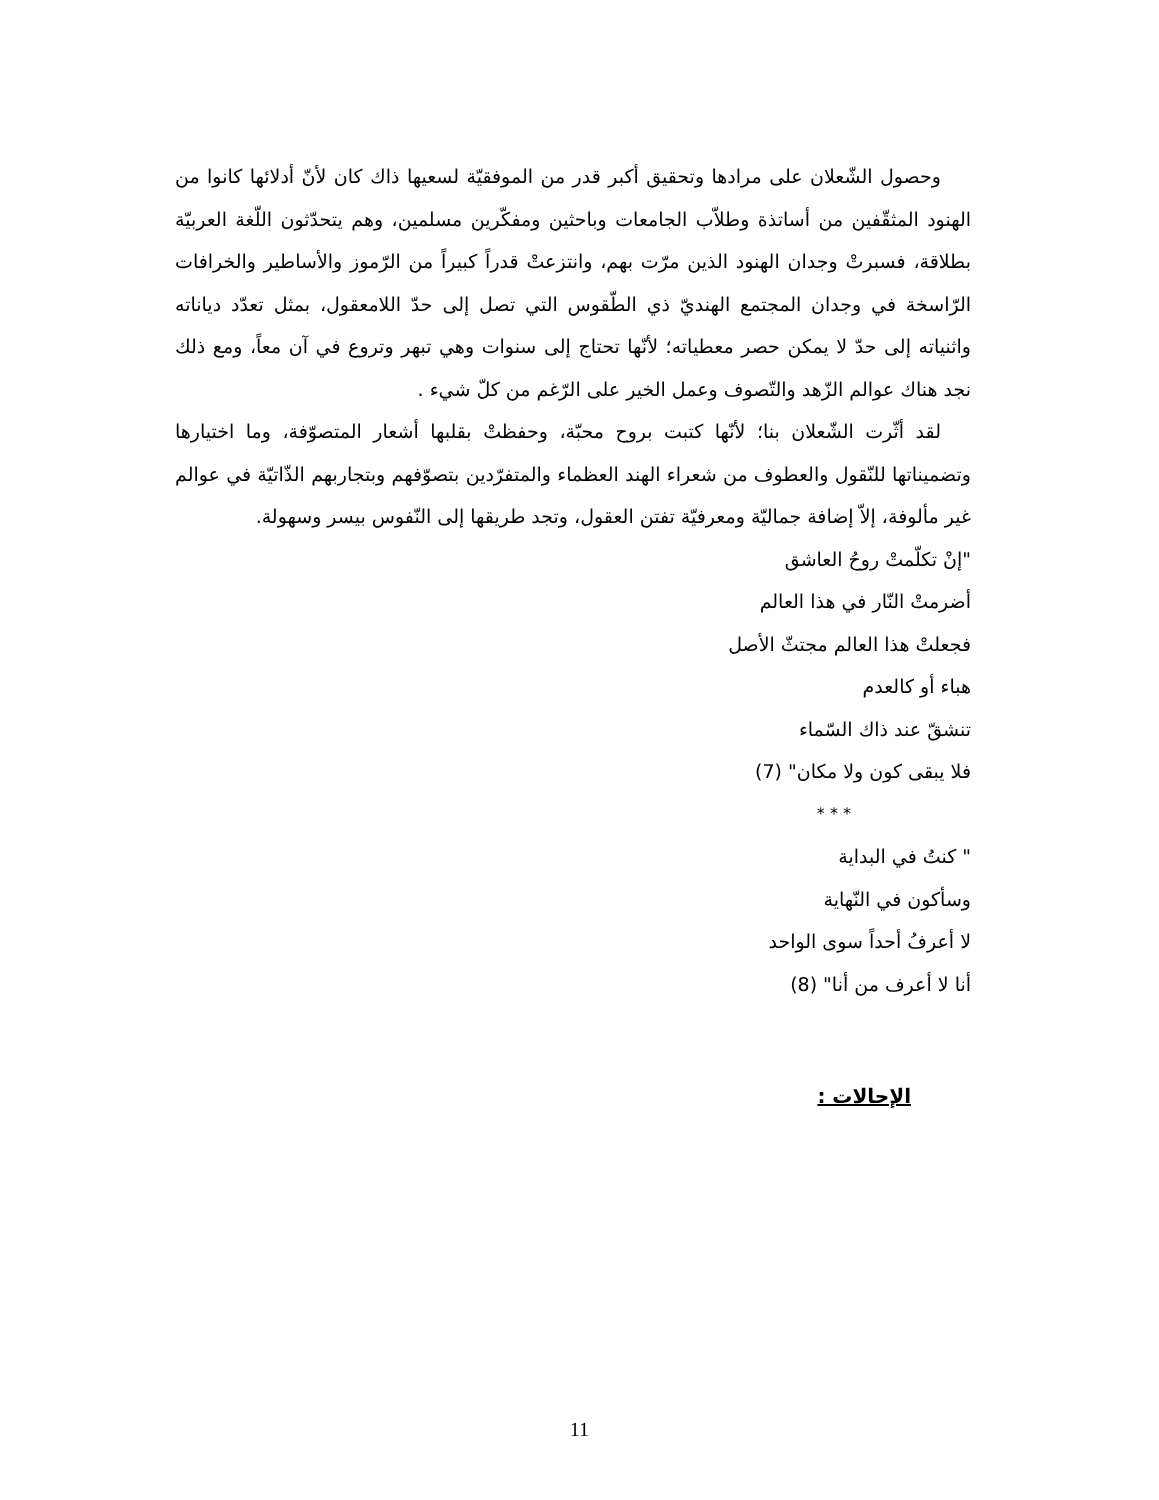وحصول الشّعلان على مرادها وتحقيق أكبر قدر من الموفقيّة لسعيها ذاك كان لأنّ أدلائها كانوا من الهنود المثقّفين من أساتذة وطلاّب الجامعات وباحثين ومفكّرين مسلمين، وهم يتحدّثون اللّغة العربيّة بطلاقة، فسبرتْ وجدان الهنود الذين مرّت بهم، وانتزعتْ قدراً كبيراً من الرّموز والأساطير والخرافات الرّاسخة في وجدان المجتمع الهنديّ ذي الطّقوس التي تصل إلى حدّ اللامعقول، بمثل تعدّد دياناته واثنياته إلى حدّ لا يمكن حصر معطياته؛ لأنّها تحتاج إلى سنوات وهي تبهر وتروع في آن معاً، ومع ذلك نجد هناك عوالم الزّهد والتّصوف وعمل الخير على الرّغم من كلّ شيء .
لقد أثّرت الشّعلان بنا؛ لأنّها كتبت بروح محبّة، وحفظتْ بقلبها أشعار المتصوّفة، وما اختيارها وتضميناتها للنّقول والعطوف من شعراء الهند العظماء والمتفرّدين بتصوّفهم وبتجاربهم الذّاتيّة في عوالم غير مألوفة، إلاّ إضافة جماليّة ومعرفيّة تفتن العقول، وتجد طريقها إلى النّفوس بيسر وسهولة.
"إنْ تكلّمتْ روحُ العاشق
أضرمتْ النّار في هذا العالم
فجعلتْ هذا العالم مجتثّ الأصل
هباء أو كالعدم
تنشقّ عند ذاك السّماء
فلا يبقى كون ولا مكان" (7)
* * *
" كنتُ في البداية
وسأكون في النّهاية
لا أعرفُ أحداً سوى الواحد
أنا لا أعرف من أنا" (8)
الإحالات :
11